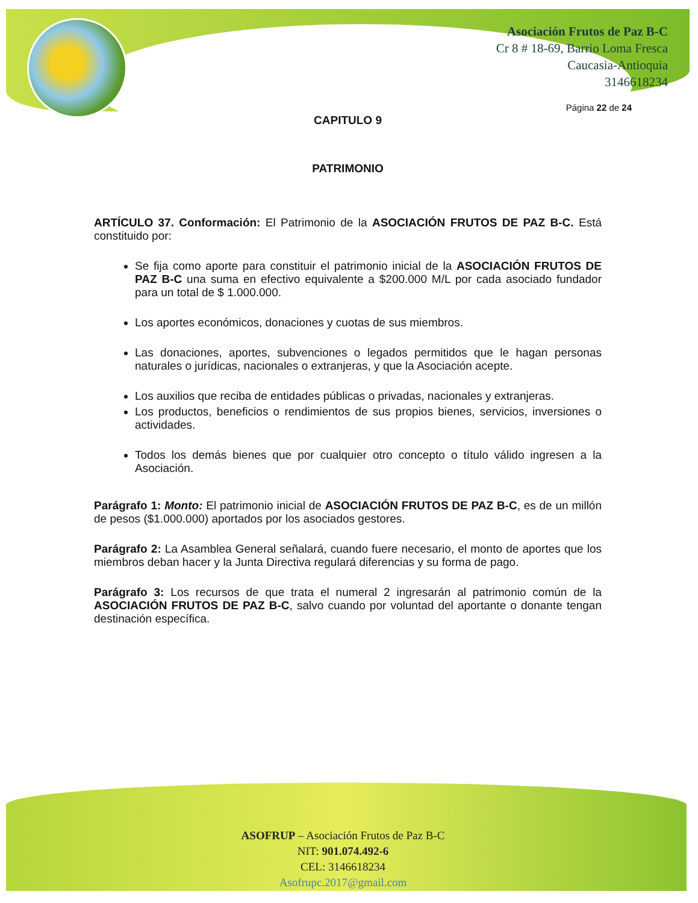Asociación Frutos de Paz B-C
Cr 8 # 18-69, Barrio Loma Fresca
Caucasia-Antioquia
3146618234
Página 22 de 24
CAPITULO 9
PATRIMONIO
ARTÍCULO 37. Conformación: El Patrimonio de la ASOCIACIÓN FRUTOS DE PAZ B-C. Está constituido por:
Se fija como aporte para constituir el patrimonio inicial de la ASOCIACIÓN FRUTOS DE PAZ B-C una suma en efectivo equivalente a $200.000 M/L por cada asociado fundador para un total de $ 1.000.000.
Los aportes económicos, donaciones y cuotas de sus miembros.
Las donaciones, aportes, subvenciones o legados permitidos que le hagan personas naturales o jurídicas, nacionales o extranjeras, y que la Asociación acepte.
Los auxilios que reciba de entidades públicas o privadas, nacionales y extranjeras.
Los productos, beneficios o rendimientos de sus propios bienes, servicios, inversiones o actividades.
Todos los demás bienes que por cualquier otro concepto o título válido ingresen a la Asociación.
Parágrafo 1: Monto: El patrimonio inicial de ASOCIACIÓN FRUTOS DE PAZ B-C, es de un millón de pesos ($1.000.000) aportados por los asociados gestores.
Parágrafo 2: La Asamblea General señalará, cuando fuere necesario, el monto de aportes que los miembros deban hacer y la Junta Directiva regulará diferencias y su forma de pago.
Parágrafo 3: Los recursos de que trata el numeral 2 ingresarán al patrimonio común de la ASOCIACIÓN FRUTOS DE PAZ B-C, salvo cuando por voluntad del aportante o donante tengan destinación específica.
ASOFRUP – Asociación Frutos de Paz B-C
NIT: 901.074.492-6
CEL: 3146618234
Asofrupc.2017@gmail.com